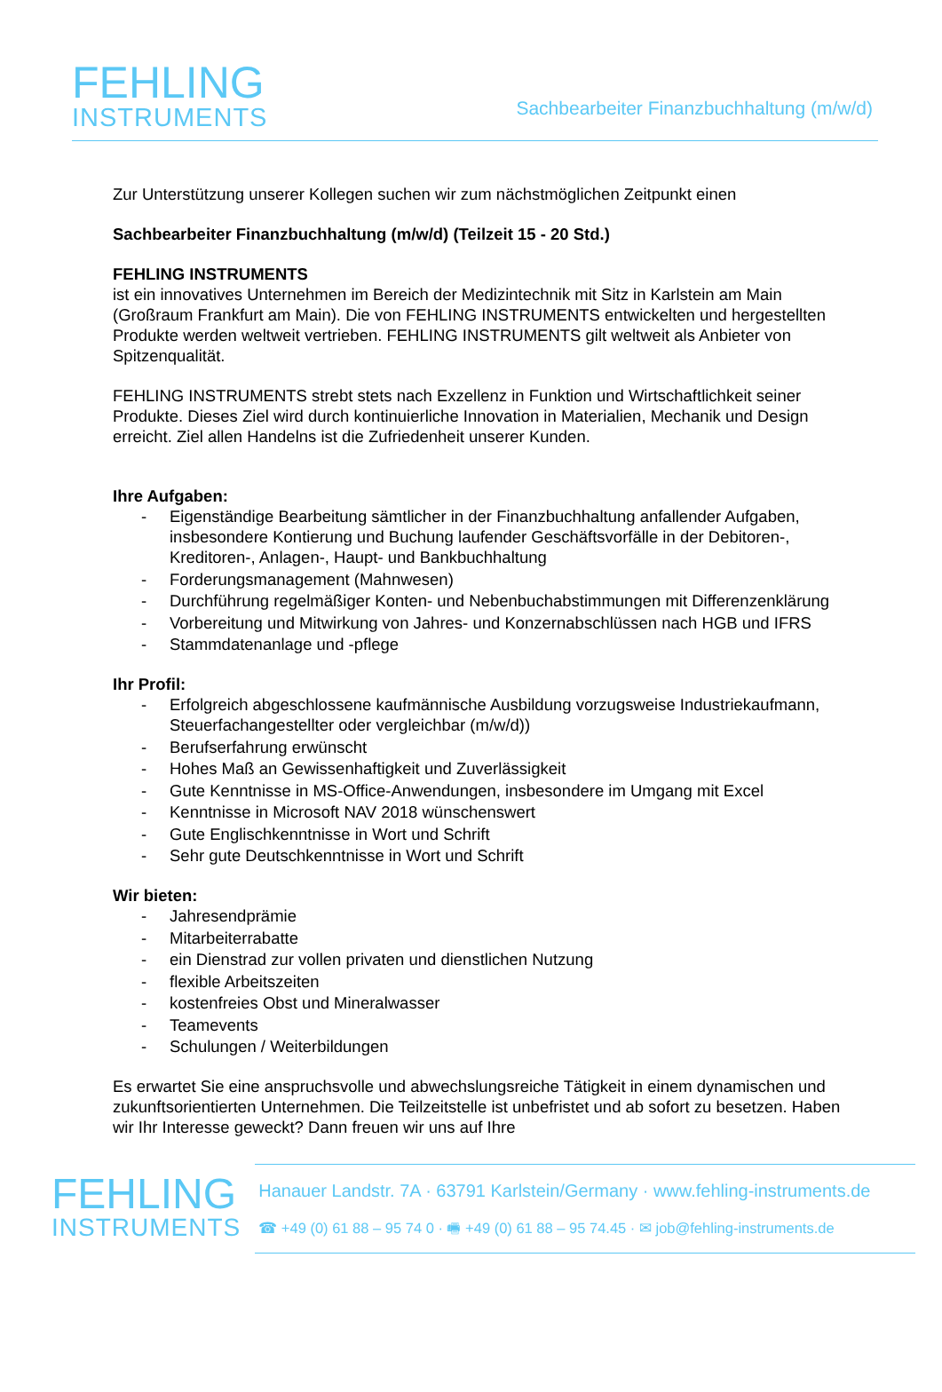FEHLING
INSTRUMENTS
Sachbearbeiter Finanzbuchhaltung (m/w/d)
Zur Unterstützung unserer Kollegen suchen wir zum nächstmöglichen Zeitpunkt einen
Sachbearbeiter Finanzbuchhaltung (m/w/d) (Teilzeit 15 - 20 Std.)
FEHLING INSTRUMENTS
ist ein innovatives Unternehmen im Bereich der Medizintechnik mit Sitz in Karlstein am Main (Großraum Frankfurt am Main). Die von FEHLING INSTRUMENTS entwickelten und hergestellten Produkte werden weltweit vertrieben. FEHLING INSTRUMENTS gilt weltweit als Anbieter von Spitzenqualität.
FEHLING INSTRUMENTS strebt stets nach Exzellenz in Funktion und Wirtschaftlichkeit seiner Produkte. Dieses Ziel wird durch kontinuierliche Innovation in Materialien, Mechanik und Design erreicht. Ziel allen Handelns ist die Zufriedenheit unserer Kunden.
Ihre Aufgaben:
- Eigenständige Bearbeitung sämtlicher in der Finanzbuchhaltung anfallender Aufgaben, insbesondere Kontierung und Buchung laufender Geschäftsvorfälle in der Debitoren-, Kreditoren-, Anlagen-, Haupt- und Bankbuchhaltung
- Forderungsmanagement (Mahnwesen)
- Durchführung regelmäßiger Konten- und Nebenbuchabstimmungen mit Differenzenklärung
- Vorbereitung und Mitwirkung von Jahres- und Konzernabschlüssen nach HGB und IFRS
- Stammdatenanlage und -pflege
Ihr Profil:
- Erfolgreich abgeschlossene kaufmännische Ausbildung vorzugsweise Industriekaufmann, Steuerfachangestellter oder vergleichbar (m/w/d))
- Berufserfahrung erwünscht
- Hohes Maß an Gewissenhaftigkeit und Zuverlässigkeit
- Gute Kenntnisse in MS-Office-Anwendungen, insbesondere im Umgang mit Excel
- Kenntnisse in Microsoft NAV 2018 wünschenswert
- Gute Englischkenntnisse in Wort und Schrift
- Sehr gute Deutschkenntnisse in Wort und Schrift
Wir bieten:
- Jahresendprämie
- Mitarbeiterrabatte
- ein Dienstrad zur vollen privaten und dienstlichen Nutzung
- flexible Arbeitszeiten
- kostenfreies Obst und Mineralwasser
- Teamevents
- Schulungen / Weiterbildungen
Es erwartet Sie eine anspruchsvolle und abwechslungsreiche Tätigkeit in einem dynamischen und zukunftsorientierten Unternehmen. Die Teilzeitstelle ist unbefristet und ab sofort zu besetzen. Haben wir Ihr Interesse geweckt? Dann freuen wir uns auf Ihre
FEHLING
INSTRUMENTS
Hanauer Landstr. 7A · 63791 Karlstein/Germany · www.fehling-instruments.de
☎ +49 (0) 61 88 – 95 74 0 · 🖷 +49 (0) 61 88 – 95 74.45 · ✉ job@fehling-instruments.de